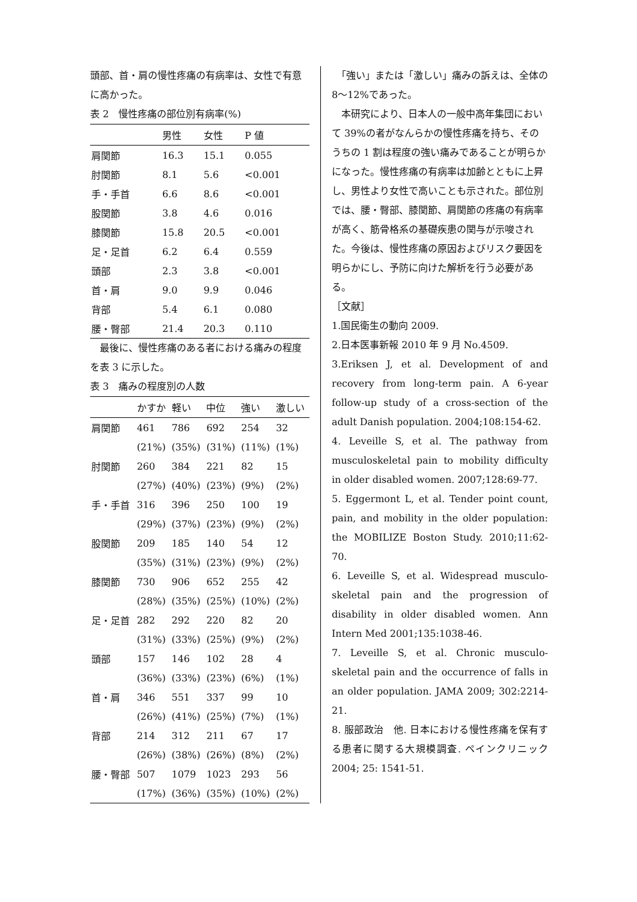頭部、首・肩の慢性疼痛の有病率は、女性で有意に高かった。
表 2　慢性疼痛の部位別有病率(%)
| | 男性 | 女性 | P 値 |
| --- | --- | --- | --- |
| 肩関節 | 16.3 | 15.1 | 0.055 |
| 肘関節 | 8.1 | 5.6 | <0.001 |
| 手・手首 | 6.6 | 8.6 | <0.001 |
| 股関節 | 3.8 | 4.6 | 0.016 |
| 膝関節 | 15.8 | 20.5 | <0.001 |
| 足・足首 | 6.2 | 6.4 | 0.559 |
| 頭部 | 2.3 | 3.8 | <0.001 |
| 首・肩 | 9.0 | 9.9 | 0.046 |
| 背部 | 5.4 | 6.1 | 0.080 |
| 腰・臀部 | 21.4 | 20.3 | 0.110 |
　最後に、慢性疼痛のある者における痛みの程度を表 3 に示した。
表 3　痛みの程度別の人数
| | かすか | 軽い | 中位 | 強い | 激しい |
| --- | --- | --- | --- | --- | --- |
| 肩関節 | 461 | 786 | 692 | 254 | 32 |
| | (21%) | (35%) | (31%) | (11%) | (1%) |
| 肘関節 | 260 | 384 | 221 | 82 | 15 |
| | (27%) | (40%) | (23%) | (9%) | (2%) |
| 手・手首 | 316 | 396 | 250 | 100 | 19 |
| | (29%) | (37%) | (23%) | (9%) | (2%) |
| 股関節 | 209 | 185 | 140 | 54 | 12 |
| | (35%) | (31%) | (23%) | (9%) | (2%) |
| 膝関節 | 730 | 906 | 652 | 255 | 42 |
| | (28%) | (35%) | (25%) | (10%) | (2%) |
| 足・足首 | 282 | 292 | 220 | 82 | 20 |
| | (31%) | (33%) | (25%) | (9%) | (2%) |
| 頭部 | 157 | 146 | 102 | 28 | 4 |
| | (36%) | (33%) | (23%) | (6%) | (1%) |
| 首・肩 | 346 | 551 | 337 | 99 | 10 |
| | (26%) | (41%) | (25%) | (7%) | (1%) |
| 背部 | 214 | 312 | 211 | 67 | 17 |
| | (26%) | (38%) | (26%) | (8%) | (2%) |
| 腰・臀部 | 507 | 1079 | 1023 | 293 | 56 |
| | (17%) | (36%) | (35%) | (10%) | (2%) |
　「強い」または「激しい」痛みの訴えは、全体の 8～12%であった。
　本研究により、日本人の一般中高年集団において 39%の者がなんらかの慢性疼痛を持ち、そのうちの 1 割は程度の強い痛みであることが明らかになった。慢性疼痛の有病率は加齢とともに上昇し、男性より女性で高いことも示された。部位別では、腰・臀部、膝関節、肩関節の疼痛の有病率が高く、筋骨格系の基礎疾患の関与が示唆された。今後は、慢性疼痛の原因およびリスク要因を明らかにし、予防に向けた解析を行う必要がある。
［文献］
1.国民衛生の動向 2009.
2.日本医事新報 2010 年 9 月 No.4509.
3.Eriksen J, et al. Development of and recovery from long-term pain. A 6-year follow-up study of a cross-section of the adult Danish population. 2004;108:154-62.
4. Leveille S, et al. The pathway from musculoskeletal pain to mobility difficulty in older disabled women. 2007;128:69-77.
5. Eggermont L, et al. Tender point count, pain, and mobility in the older population: the MOBILIZE Boston Study. 2010;11:62-70.
6. Leveille S, et al. Widespread musculo-skeletal pain and the progression of disability in older disabled women. Ann Intern Med 2001;135:1038-46.
7. Leveille S, et al. Chronic musculo-skeletal pain and the occurrence of falls in an older population. JAMA 2009; 302:2214-21.
8. 服部政治　他. 日本における慢性疼痛を保有する患者に関する大規模調査. ペインクリニック 2004; 25: 1541-51.